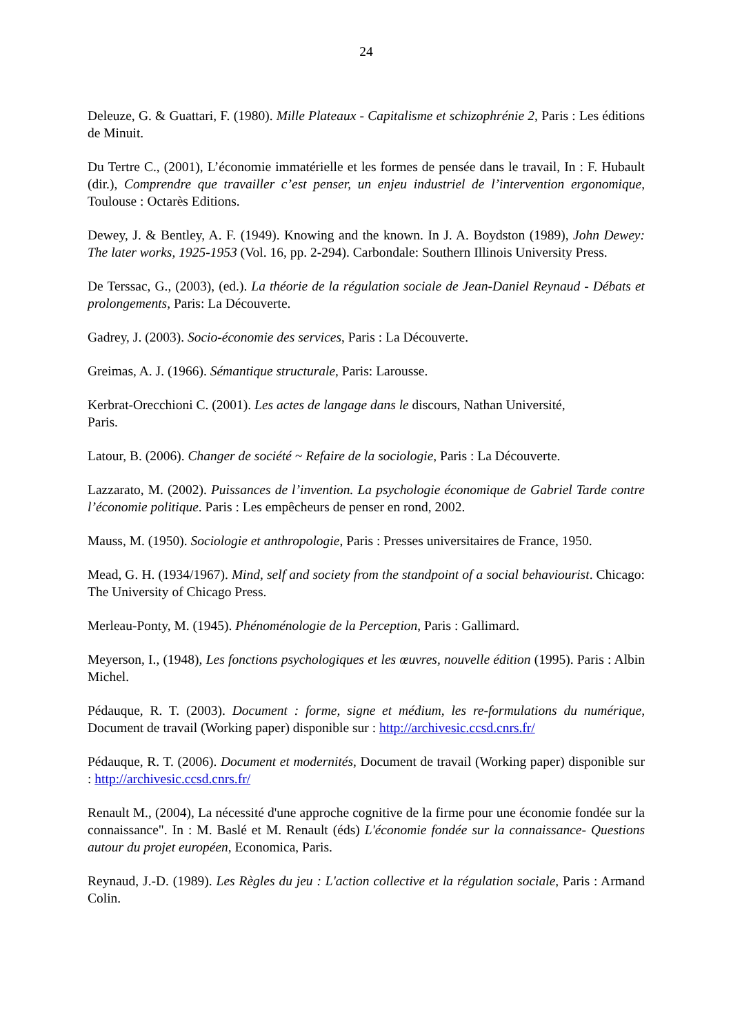24
Deleuze, G. & Guattari, F. (1980). Mille Plateaux - Capitalisme et schizophrénie 2, Paris : Les éditions de Minuit.
Du Tertre C., (2001), L’économie immatérielle et les formes de pensée dans le travail, In : F. Hubault (dir.), Comprendre que travailler c’est penser, un enjeu industriel de l’intervention ergonomique, Toulouse : Octarès Editions.
Dewey, J. & Bentley, A. F. (1949). Knowing and the known. In J. A. Boydston (1989), John Dewey: The later works, 1925-1953 (Vol. 16, pp. 2-294). Carbondale: Southern Illinois University Press.
De Terssac, G., (2003), (ed.). La théorie de la régulation sociale de Jean-Daniel Reynaud - Débats et prolongements, Paris: La Découverte.
Gadrey, J. (2003). Socio-économie des services, Paris : La Découverte.
Greimas, A. J. (1966). Sémantique structurale, Paris: Larousse.
Kerbrat-Orecchioni C. (2001). Les actes de langage dans le discours, Nathan Université,
Paris.
Latour, B. (2006). Changer de société ~ Refaire de la sociologie, Paris : La Découverte.
Lazzarato, M. (2002). Puissances de l’invention. La psychologie économique de Gabriel Tarde contre l’économie politique. Paris : Les empêcheurs de penser en rond, 2002.
Mauss, M. (1950). Sociologie et anthropologie, Paris : Presses universitaires de France, 1950.
Mead, G. H. (1934/1967). Mind, self and society from the standpoint of a social behaviourist. Chicago: The University of Chicago Press.
Merleau-Ponty, M. (1945). Phénoménologie de la Perception, Paris : Gallimard.
Meyerson, I., (1948), Les fonctions psychologiques et les œuvres, nouvelle édition (1995). Paris : Albin Michel.
Pédauque, R. T. (2003). Document : forme, signe et médium, les re-formulations du numérique, Document de travail (Working paper) disponible sur : http://archivesic.ccsd.cnrs.fr/
Pédauque, R. T. (2006). Document et modernités, Document de travail (Working paper) disponible sur : http://archivesic.ccsd.cnrs.fr/
Renault M., (2004), La nécessité d'une approche cognitive de la firme pour une économie fondée sur la connaissance". In : M. Baslé et M. Renault (éds) L'économie fondée sur la connaissance- Questions autour du projet européen, Economica, Paris.
Reynaud, J.-D. (1989). Les Règles du jeu : L'action collective et la régulation sociale, Paris : Armand Colin.